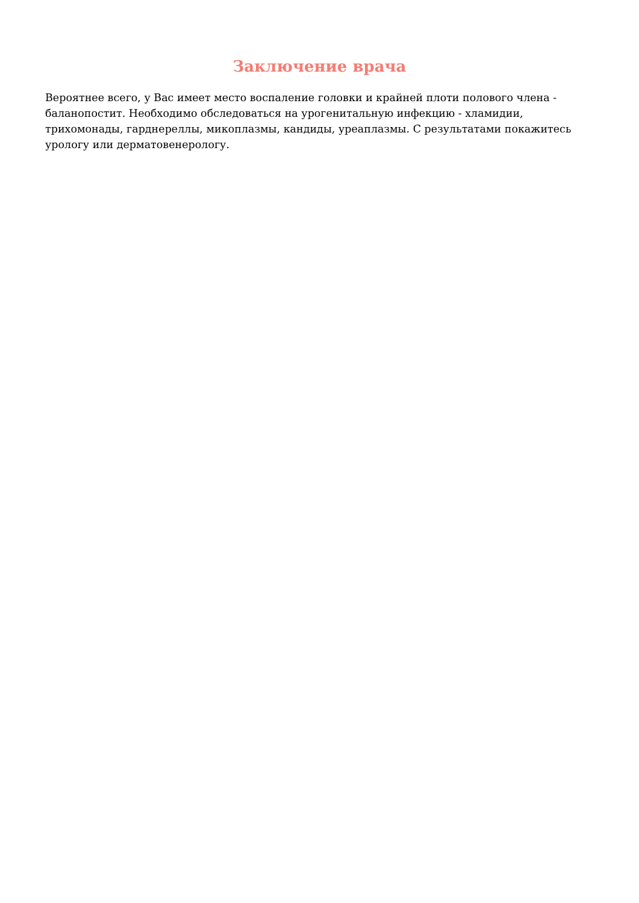Заключение врача
Вероятнее всего, у Вас имеет место воспаление головки и крайней плоти полового члена - баланопостит. Необходимо обследоваться на урогенитальную инфекцию - хламидии, трихомонады, гарднереллы, микоплазмы, кандиды, уреаплазмы. С результатами покажитесь урологу или дерматовенерологу.